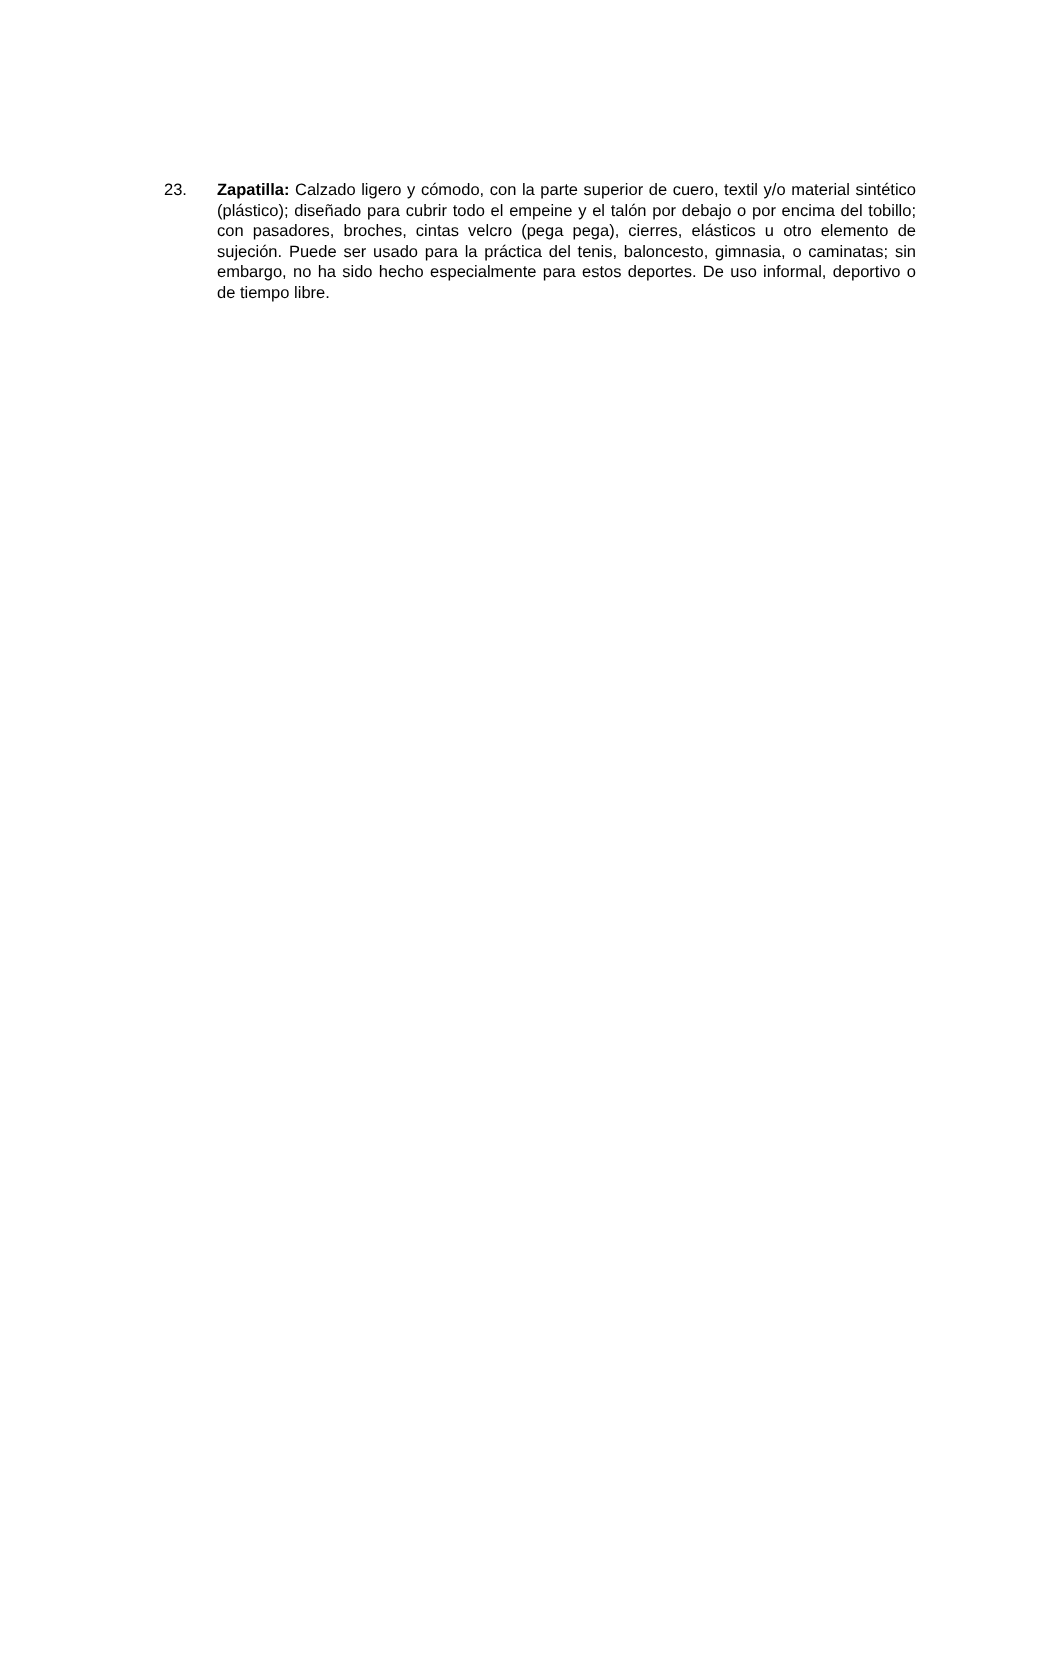23. Zapatilla: Calzado ligero y cómodo, con la parte superior de cuero, textil y/o material sintético (plástico); diseñado para cubrir todo el empeine y el talón por debajo o por encima del tobillo; con pasadores, broches, cintas velcro (pega pega), cierres, elásticos u otro elemento de sujeción. Puede ser usado para la práctica del tenis, baloncesto, gimnasia, o caminatas; sin embargo, no ha sido hecho especialmente para estos deportes. De uso informal, deportivo o de tiempo libre.